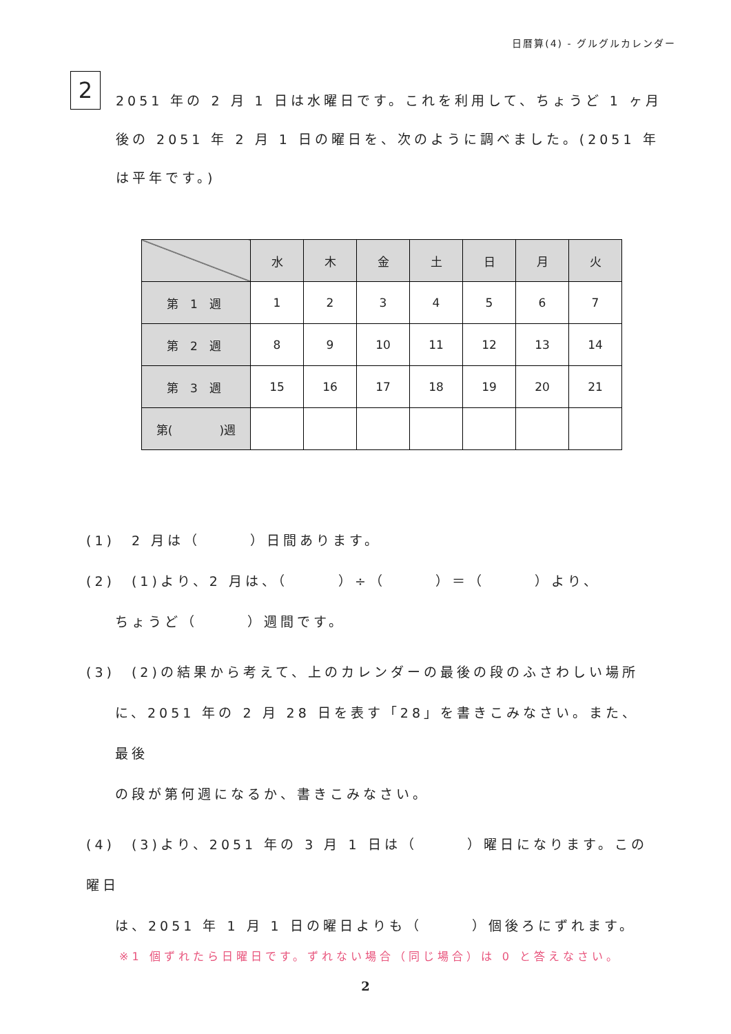日暦算(4) - グルグルカレンダー
2
2051 年の 2 月 1 日は水曜日です。これを利用して、ちょうど 1 ヶ月後の 2051 年 2 月 1 日の曜日を、次のように調べました。(2051 年は平年です。)
| | 水 | 木 | 金 | 土 | 日 | 月 | 火 |
| --- | --- | --- | --- | --- | --- | --- | --- |
| 第 1 週 | 1 | 2 | 3 | 4 | 5 | 6 | 7 |
| 第 2 週 | 8 | 9 | 10 | 11 | 12 | 13 | 14 |
| 第 3 週 | 15 | 16 | 17 | 18 | 19 | 20 | 21 |
| 第( )週 | | | | | | | |
(1)　2 月は（　　　）日間あります。
(2)　(1)より、2 月は、（　　　）÷（　　　）＝（　　　）より、
ちょうど（　　　）週間です。
(3)　(2)の結果から考えて、上のカレンダーの最後の段のふさわしい場所
に、2051 年の 2 月 28 日を表す「28」を書きこみなさい。また、最後
の段が第何週になるか、書きこみなさい。
(4)　(3)より、2051 年の 3 月 1 日は（　　　）曜日になります。この曜日
は、2051 年 1 月 1 日の曜日よりも（　　　）個後ろにずれます。
※1 個ずれたら日曜日です。ずれない場合（同じ場合）は 0 と答えなさい。
2